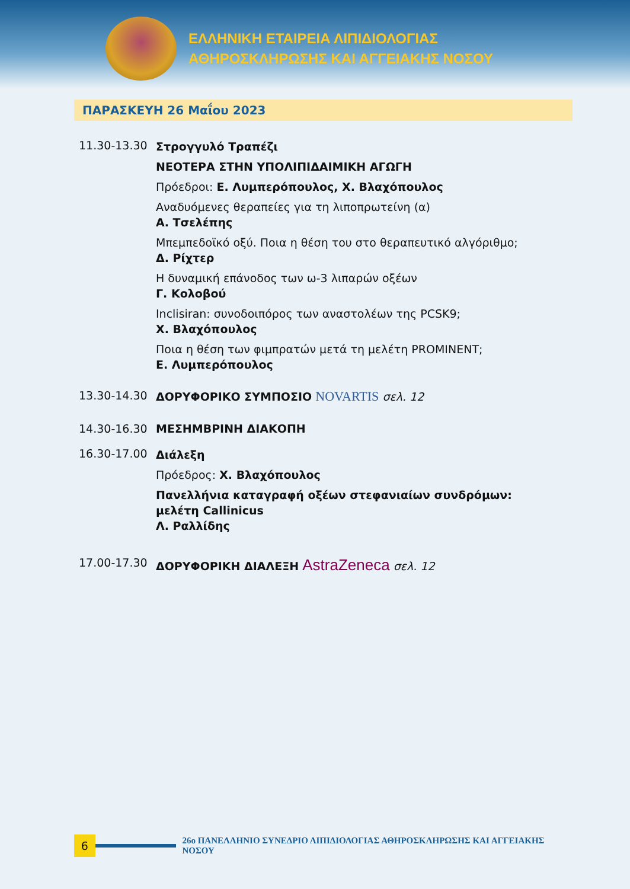ΕΛΛΗΝΙΚΗ ΕΤΑΙΡΕΙΑ ΛΙΠΙΔΙΟΛΟΓΙΑΣ
ΑΘΗΡΟΣΚΛΗΡΩΣΗΣ ΚΑΙ ΑΓΓΕΙΑΚΗΣ ΝΟΣΟΥ
ΠΑΡΑΣΚΕΥΗ 26 Μαΐου 2023
11.30-13.30
Στρογγυλό Τραπέζι
ΝΕΟΤΕΡΑ ΣΤΗΝ ΥΠΟΛΙΠΙΔΑΙΜΙΚΗ ΑΓΩΓΗ
Πρόεδροι: Ε. Λυμπερόπουλος, Χ. Βλαχόπουλος
Αναδυόμενες θεραπείες για τη λιποπρωτείνη (α)
Α. Τσελέπης
Μπεμπεδοϊκό οξύ. Ποια η θέση του στο θεραπευτικό αλγόριθμο;
Δ. Ρίχτερ
Η δυναμική επάνοδος των ω-3 λιπαρών οξέων
Γ. Κολοβού
Inclisiran: συνοδοιπόρος των αναστολέων της PCSK9;
Χ. Βλαχόπουλος
Ποια η θέση των φιμπρατών μετά τη μελέτη PROMINENT;
Ε. Λυμπερόπουλος
13.30-14.30 ΔΟΡΥΦΟΡΙΚΟ ΣΥΜΠΟΣΙΟ NOVARTIS σελ. 12
14.30-16.30 ΜΕΣΗΜΒΡΙΝΗ ΔΙΑΚΟΠΗ
16.30-17.00
Διάλεξη
Πρόεδρος: Χ. Βλαχόπουλος
Πανελλήνια καταγραφή οξέων στεφανιαίων συνδρόμων: μελέτη Callinicus
Λ. Ραλλίδης
17.00-17.30 ΔΟΡΥΦΟΡΙΚΗ ΔΙΑΛΕΞΗ AstraZeneca σελ. 12
6
26ο ΠΑΝΕΛΛΗΝΙΟ ΣΥΝΕΔΡΙΟ ΛΙΠΙΔΙΟΛΟΓΙΑΣ ΑΘΗΡΟΣΚΛΗΡΩΣΗΣ ΚΑΙ ΑΓΓΕΙΑΚΗΣ ΝΟΣΟΥ